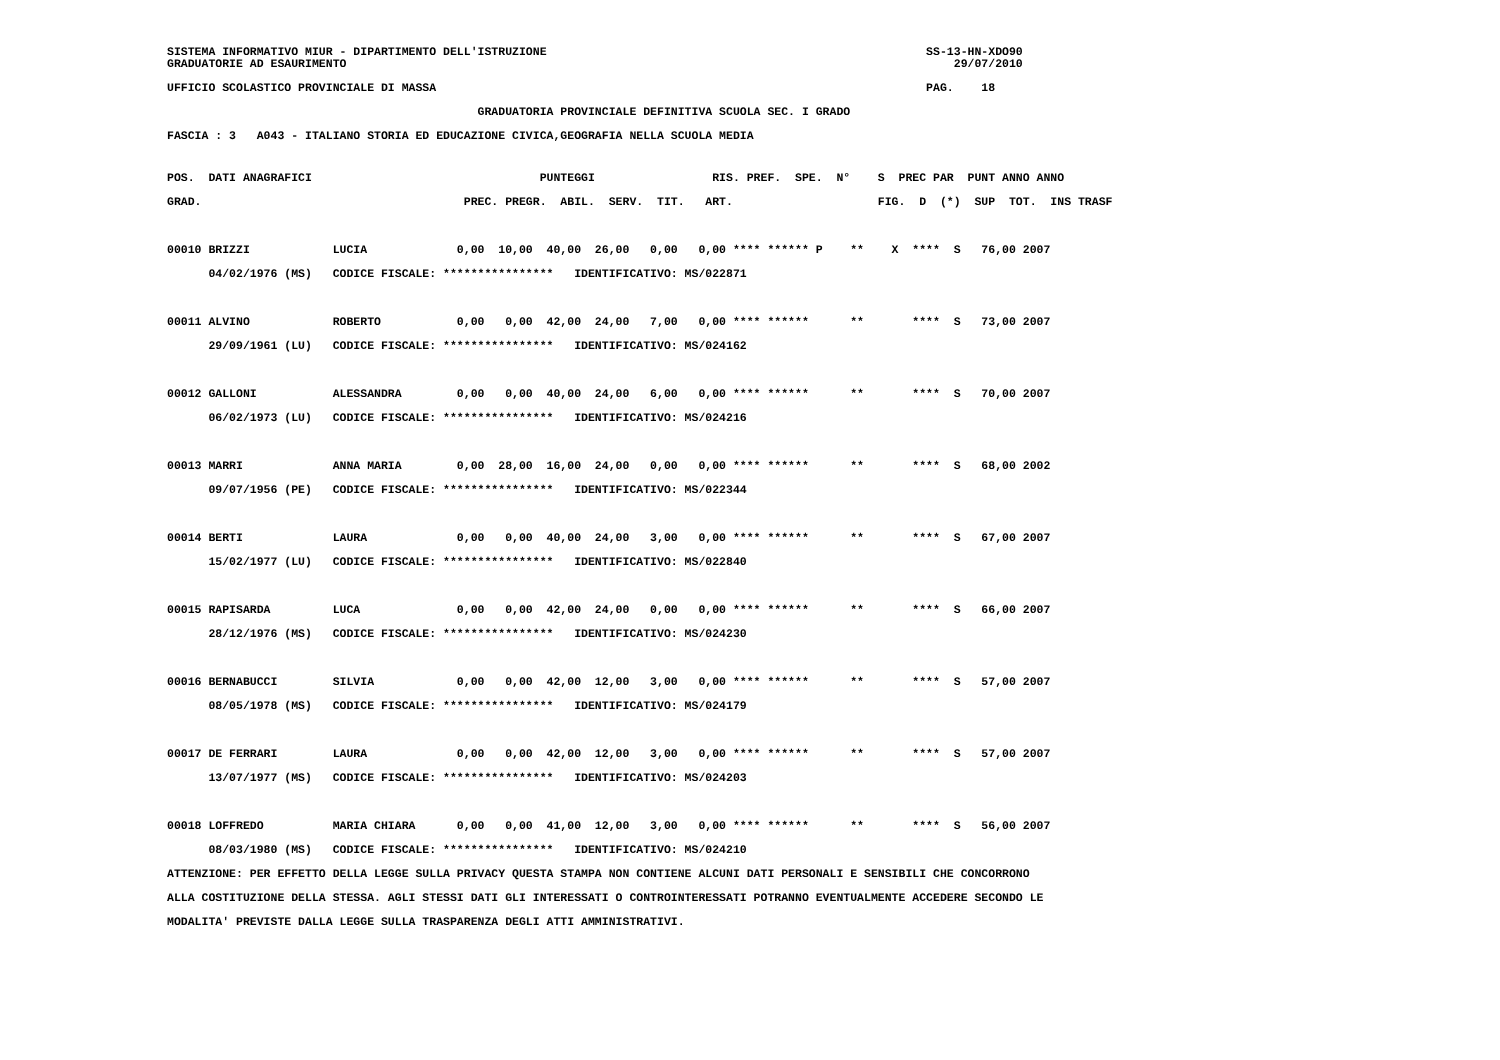SISTEMA INFORMATIVO MIUR - DIPARTIMENTO DELL'ISTRUZIONE                                                       SS-13-HN-XDO90
GRADUATORIE AD ESAURIMENTO                                                                                        29/07/2010
UFFICIO SCOLASTICO PROVINCIALE DI MASSA                                                                       PAG.    18
                                             GRADUATORIA PROVINCIALE DEFINITIVA SCUOLA SEC. I GRADO
FASCIA : 3   A043 - ITALIANO STORIA ED EDUCAZIONE CIVICA,GEOGRAFIA NELLA SCUOLA MEDIA
POS.  DATI ANAGRAFICI                                 PUNTEGGI                 RIS. PREF.  SPE.  N°    S  PREC PAR  PUNT ANNO ANNO
GRAD.                                      PREC. PREGR.  ABIL.  SERV.  TIT.   ART.                     FIG.  D  (*)  SUP  TOT.  INS TRASF
00010 BRIZZI            LUCIA             0,00  10,00  40,00  26,00   0,00   0,00 **** ****** P    **    X  ****  S   76,00 2007
      04/02/1976 (MS)   CODICE FISCALE: ****************   IDENTIFICATIVO: MS/022871

00011 ALVINO            ROBERTO           0,00   0,00  42,00  24,00   7,00   0,00 **** ******      **       ****  S   73,00 2007
      29/09/1961 (LU)   CODICE FISCALE: ****************   IDENTIFICATIVO: MS/024162

00012 GALLONI           ALESSANDRA        0,00   0,00  40,00  24,00   6,00   0,00 **** ******      **       ****  S   70,00 2007
      06/02/1973 (LU)   CODICE FISCALE: ****************   IDENTIFICATIVO: MS/024216

00013 MARRI             ANNA MARIA        0,00  28,00  16,00  24,00   0,00   0,00 **** ******      **       ****  S   68,00 2002
      09/07/1956 (PE)   CODICE FISCALE: ****************   IDENTIFICATIVO: MS/022344

00014 BERTI             LAURA             0,00   0,00  40,00  24,00   3,00   0,00 **** ******      **       ****  S   67,00 2007
      15/02/1977 (LU)   CODICE FISCALE: ****************   IDENTIFICATIVO: MS/022840

00015 RAPISARDA         LUCA              0,00   0,00  42,00  24,00   0,00   0,00 **** ******      **       ****  S   66,00 2007
      28/12/1976 (MS)   CODICE FISCALE: ****************   IDENTIFICATIVO: MS/024230

00016 BERNABUCCI        SILVIA            0,00   0,00  42,00  12,00   3,00   0,00 **** ******      **       ****  S   57,00 2007
      08/05/1978 (MS)   CODICE FISCALE: ****************   IDENTIFICATIVO: MS/024179

00017 DE FERRARI        LAURA             0,00   0,00  42,00  12,00   3,00   0,00 **** ******      **       ****  S   57,00 2007
      13/07/1977 (MS)   CODICE FISCALE: ****************   IDENTIFICATIVO: MS/024203

00018 LOFFREDO          MARIA CHIARA      0,00   0,00  41,00  12,00   3,00   0,00 **** ******      **       ****  S   56,00 2007
      08/03/1980 (MS)   CODICE FISCALE: ****************   IDENTIFICATIVO: MS/024210
ATTENZIONE: PER EFFETTO DELLA LEGGE SULLA PRIVACY QUESTA STAMPA NON CONTIENE ALCUNI DATI PERSONALI E SENSIBILI CHE CONCORRONO
ALLA COSTITUZIONE DELLA STESSA. AGLI STESSI DATI GLI INTERESSATI O CONTROINTERESSATI POTRANNO EVENTUALMENTE ACCEDERE SECONDO LE
MODALITA' PREVISTE DALLA LEGGE SULLA TRASPARENZA DEGLI ATTI AMMINISTRATIVI.